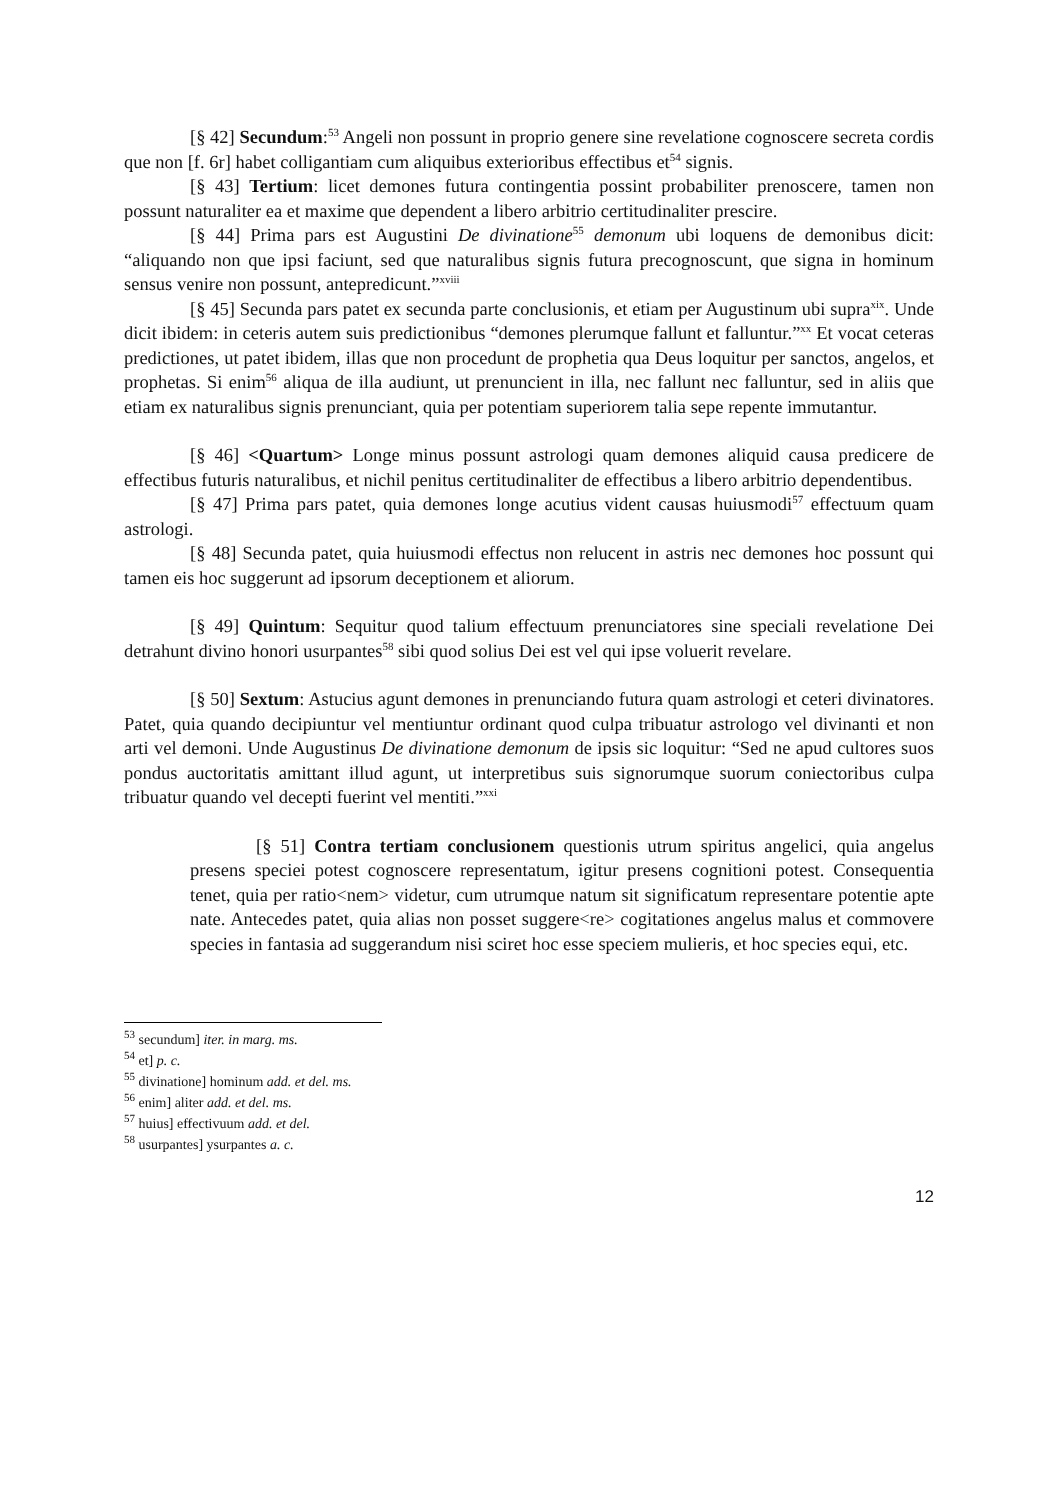[§ 42] Secundum:<sup>53</sup> Angeli non possunt in proprio genere sine revelatione cognoscere secreta cordis que non [f. 6r] habet colligantiam cum aliquibus exterioribus effectibus et<sup>54</sup> signis.
[§ 43] Tertium: licet demones futura contingentia possint probabiliter prenoscere, tamen non possunt naturaliter ea et maxime que dependent a libero arbitrio certitudinaliter prescire.
[§ 44] Prima pars est Augustini De divinatione<sup>55</sup> demonum ubi loquens de demonibus dicit: “aliquando non que ipsi faciunt, sed que naturalibus signis futura precognoscunt, que signa in hominum sensus venire non possunt, antepredicunt.”<sup>xviii</sup>
[§ 45] Secunda pars patet ex secunda parte conclusionis, et etiam per Augustinum ubi supra<sup>xix</sup>. Unde dicit ibidem: in ceteris autem suis predictionibus “demones plerumque fallunt et falluntur.”<sup>xx</sup> Et vocat ceteras predictiones, ut patet ibidem, illas que non procedunt de prophetia qua Deus loquitur per sanctos, angelos, et prophetas. Si enim<sup>56</sup> aliqua de illa audiunt, ut prenuncient in illa, nec fallunt nec falluntur, sed in aliis que etiam ex naturalibus signis prenunciant, quia per potentiam superiorem talia sepe repente immutantur.
[§ 46] <Quartum> Longe minus possunt astrologi quam demones aliquid causa predicere de effectibus futuris naturalibus, et nichil penitus certitudinaliter de effectibus a libero arbitrio dependentibus.
[§ 47] Prima pars patet, quia demones longe acutius vident causas huiusmodi<sup>57</sup> effectuum quam astrologi.
[§ 48] Secunda patet, quia huiusmodi effectus non relucent in astris nec demones hoc possunt qui tamen eis hoc suggerunt ad ipsorum deceptionem et aliorum.
[§ 49] Quintum: Sequitur quod talium effectuum prenunciatores sine speciali revelatione Dei detrahunt divino honori usurpantes<sup>58</sup> sibi quod solius Dei est vel qui ipse voluerit revelare.
[§ 50] Sextum: Astucius agunt demones in prenunciando futura quam astrologi et ceteri divinatores. Patet, quia quando decipiuntur vel mentiuntur ordinant quod culpa tribuatur astrologo vel divinanti et non arti vel demoni. Unde Augustinus De divinatione demonum de ipsis sic loquitur: “Sed ne apud cultores suos pondus auctoritatis amittant illud agunt, ut interpretibus suis signorumque suorum coniectoribus culpa tribuatur quando vel decepti fuerint vel mentiti.”<sup>xxi</sup>
[§ 51] Contra tertiam conclusionem questionis utrum spiritus angelici, quia angelus presens speciei potest cognoscere representatum, igitur presens cognitioni potest. Consequentia tenet, quia per ratio<nem> videtur, cum utrumque natum sit significatum representare potentie apte nate. Antecedes patet, quia alias non posset suggere<re> cogitationes angelus malus et commovere species in fantasia ad suggerandum nisi sciret hoc esse speciem mulieris, et hoc species equi, etc.
<sup>53</sup> secundum] iter. in marg. ms.
<sup>54</sup> et] p. c.
<sup>55</sup> divinatione] hominum add. et del. ms.
<sup>56</sup> enim] aliter add. et del. ms.
<sup>57</sup> huius] effectivuum add. et del.
<sup>58</sup> usurpantes] ysurpantes a. c.
12